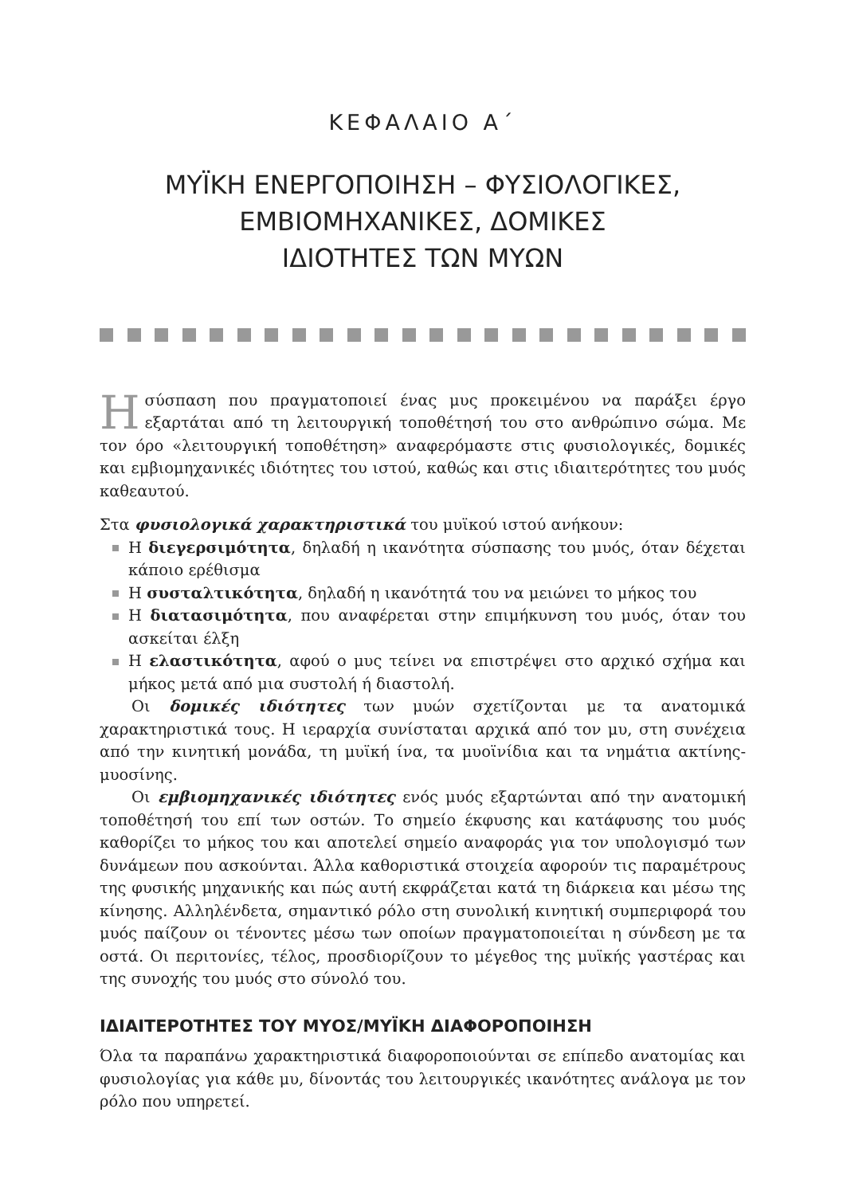ΚΕΦΑΛΑΙΟ Α΄
ΜΥΪΚΗ ΕΝΕΡΓΟΠΟΙΗΣΗ – ΦΥΣΙΟΛΟΓΙΚΕΣ,
ΕΜΒΙΟΜΗΧΑΝΙΚΕΣ, ΔΟΜΙΚΕΣ
ΙΔΙΟΤΗΤΕΣ ΤΩΝ ΜΥΩΝ
Η σύσπαση που πραγματοποιεί ένας μυς προκειμένου να παράξει έργο εξαρτάται από τη λειτουργική τοποθέτησή του στο ανθρώπινο σώμα. Με τον όρο «λειτουργική τοποθέτηση» αναφερόμαστε στις φυσιολογικές, δομικές και εμβιομηχανικές ιδιότητες του ιστού, καθώς και στις ιδιαιτερότητες του μυός καθεαυτού.
Στα φυσιολογικά χαρακτηριστικά του μυϊκού ιστού ανήκουν:
Η διεγερσιμότητα, δηλαδή η ικανότητα σύσπασης του μυός, όταν δέχεται κάποιο ερέθισμα
Η συσταλτικότητα, δηλαδή η ικανότητά του να μειώνει το μήκος του
Η διατασιμότητα, που αναφέρεται στην επιμήκυνση του μυός, όταν του ασκείται έλξη
Η ελαστικότητα, αφού ο μυς τείνει να επιστρέψει στο αρχικό σχήμα και μήκος μετά από μια συστολή ή διαστολή.
Οι δομικές ιδιότητες των μυών σχετίζονται με τα ανατομικά χαρακτηριστικά τους. Η ιεραρχία συνίσταται αρχικά από τον μυ, στη συνέχεια από την κινητική μονάδα, τη μυϊκή ίνα, τα μυοϊνίδια και τα νημάτια ακτίνης-μυοσίνης.
Οι εμβιομηχανικές ιδιότητες ενός μυός εξαρτώνται από την ανατομική τοποθέτησή του επί των οστών. Το σημείο έκφυσης και κατάφυσης του μυός καθορίζει το μήκος του και αποτελεί σημείο αναφοράς για τον υπολογισμό των δυνάμεων που ασκούνται. Άλλα καθοριστικά στοιχεία αφορούν τις παραμέτρους της φυσικής μηχανικής και πώς αυτή εκφράζεται κατά τη διάρκεια και μέσω της κίνησης. Αλληλένδετα, σημαντικό ρόλο στη συνολική κινητική συμπεριφορά του μυός παίζουν οι τένοντες μέσω των οποίων πραγματοποιείται η σύνδεση με τα οστά. Οι περιτονίες, τέλος, προσδιορίζουν το μέγεθος της μυϊκής γαστέρας και της συνοχής του μυός στο σύνολό του.
ΙΔΙΑΙΤΕΡΟΤΗΤΕΣ ΤΟΥ ΜΥΟΣ/ΜΥΪΚΗ ΔΙΑΦΟΡΟΠΟΙΗΣΗ
Όλα τα παραπάνω χαρακτηριστικά διαφοροποιούνται σε επίπεδο ανατομίας και φυσιολογίας για κάθε μυ, δίνοντάς του λειτουργικές ικανότητες ανάλογα με τον ρόλο που υπηρετεί.